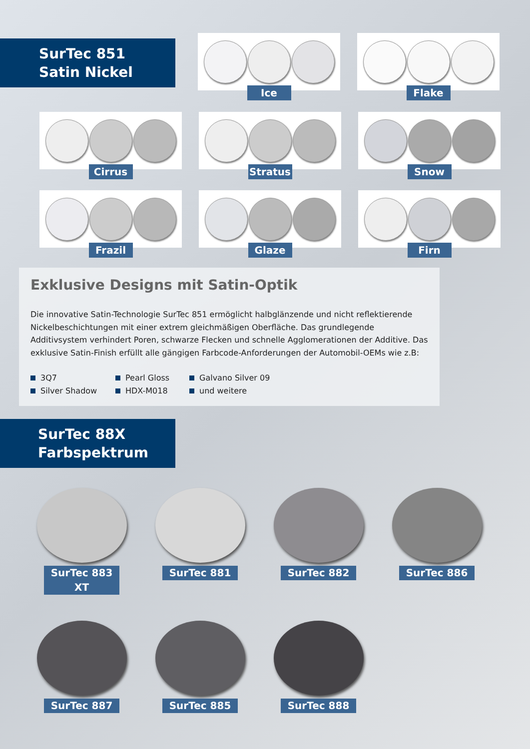SurTec 851
Satin Nickel
Ice
Flake
Cirrus
Stratus
Snow
Frazil
Glaze
Firn
Exklusive Designs mit Satin-Optik
Die innovative Satin-Technologie SurTec 851 ermöglicht halbglänzende und nicht reflektierende Nickelbeschichtungen mit einer extrem gleichmäßigen Oberfläche. Das grundlegende Additivsystem verhindert Poren, schwarze Flecken und schnelle Agglomerationen der Additive. Das exklusive Satin-Finish erfüllt alle gängigen Farbcode-Anforderungen der Automobil-OEMs wie z.B:
3Q7
Pearl Gloss
Galvano Silver 09
Silver Shadow
HDX-M018
und weitere
SurTec 88X
Farbspektrum
SurTec 883 XT
SurTec 881
SurTec 882
SurTec 886
SurTec 887
SurTec 885
SurTec 888